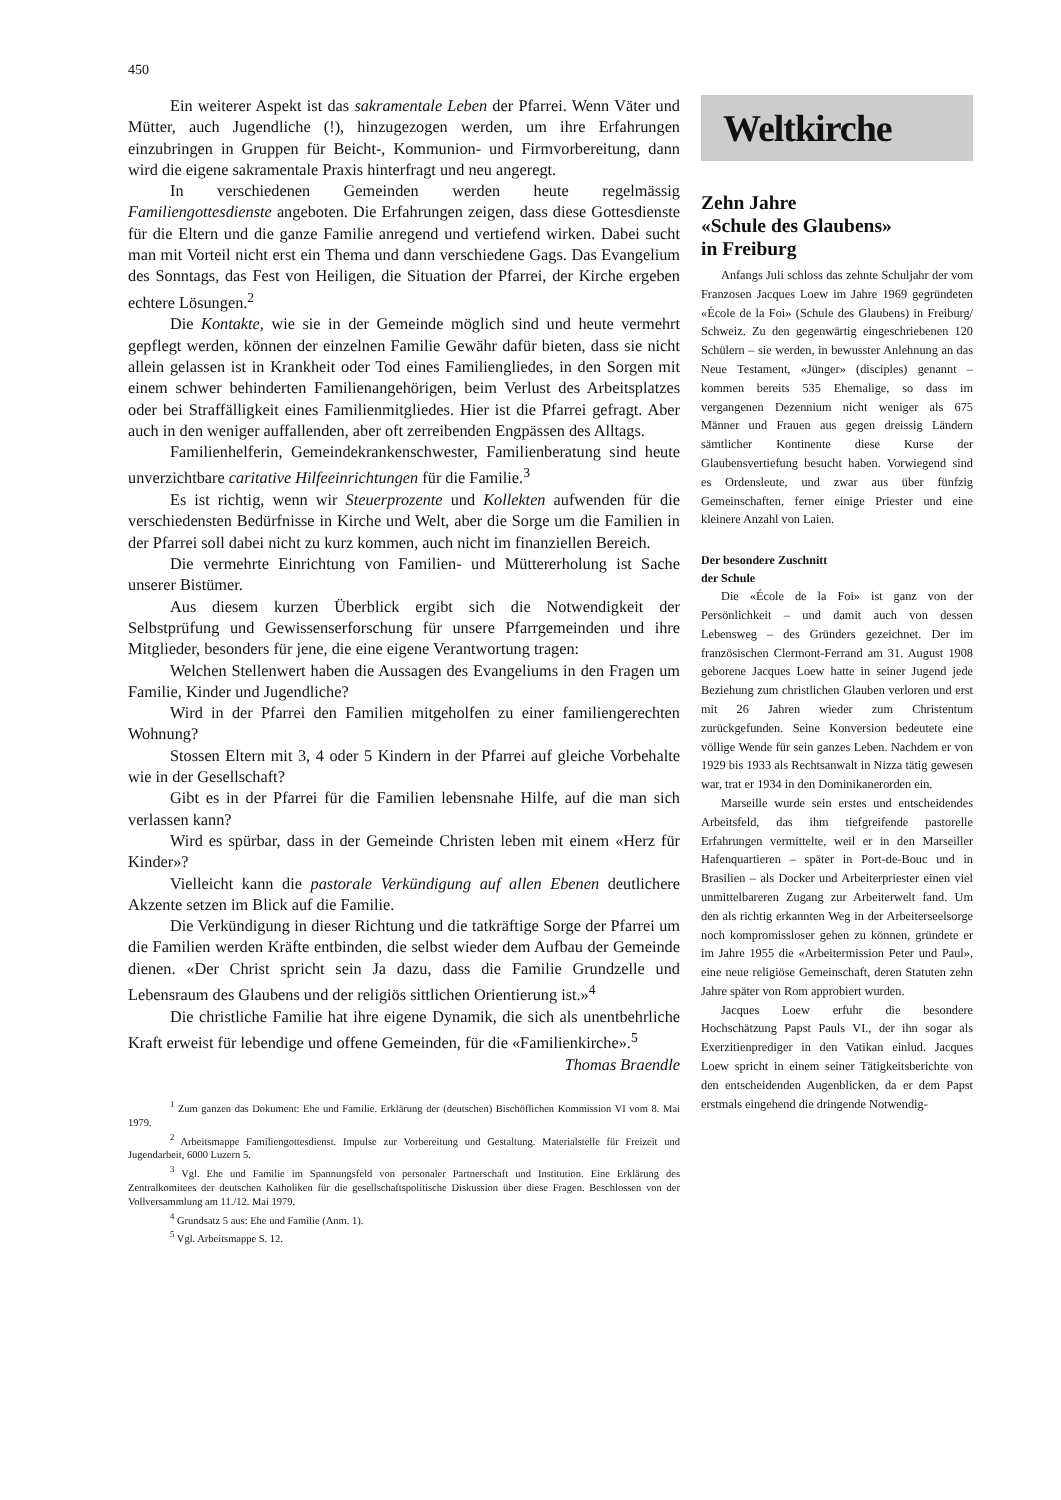450
Ein weiterer Aspekt ist das sakramentale Leben der Pfarrei. Wenn Väter und Mütter, auch Jugendliche (!), hinzugezogen werden, um ihre Erfahrungen einzubringen in Gruppen für Beicht-, Kommunion- und Firmvorbereitung, dann wird die eigene sakramentale Praxis hinterfragt und neu angeregt.
In verschiedenen Gemeinden werden heute regelmässig Familiengottesdienste angeboten. Die Erfahrungen zeigen, dass diese Gottesdienste für die Eltern und die ganze Familie anregend und vertiefend wirken. Dabei sucht man mit Vorteil nicht erst ein Thema und dann verschiedene Gags. Das Evangelium des Sonntags, das Fest von Heiligen, die Situation der Pfarrei, der Kirche ergeben echtere Lösungen.<sup>2</sup>
Die Kontakte, wie sie in der Gemeinde möglich sind und heute vermehrt gepflegt werden, können der einzelnen Familie Gewähr dafür bieten, dass sie nicht allein gelassen ist in Krankheit oder Tod eines Familiengliedes, in den Sorgen mit einem schwer behinderten Familienangehörigen, beim Verlust des Arbeitsplatzes oder bei Straffälligkeit eines Familienmitgliedes. Hier ist die Pfarrei gefragt. Aber auch in den weniger auffallenden, aber oft zerreibenden Engpässen des Alltags.
Familienhelferin, Gemeindekrankenschwester, Familienberatung sind heute unverzichtbare caritative Hilfeeinrichtungen für die Familie.<sup>3</sup>
Es ist richtig, wenn wir Steuerprozente und Kollekten aufwenden für die verschiedensten Bedürfnisse in Kirche und Welt, aber die Sorge um die Familien in der Pfarrei soll dabei nicht zu kurz kommen, auch nicht im finanziellen Bereich.
Die vermehrte Einrichtung von Familien- und Müttererholung ist Sache unserer Bistümer.
Aus diesem kurzen Überblick ergibt sich die Notwendigkeit der Selbstprüfung und Gewissenserforschung für unsere Pfarrgemeinden und ihre Mitglieder, besonders für jene, die eine eigene Verantwortung tragen:
Welchen Stellenwert haben die Aussagen des Evangeliums in den Fragen um Familie, Kinder und Jugendliche?
Wird in der Pfarrei den Familien mitgeholfen zu einer familiengerechten Wohnung?
Stossen Eltern mit 3, 4 oder 5 Kindern in der Pfarrei auf gleiche Vorbehalte wie in der Gesellschaft?
Gibt es in der Pfarrei für die Familien lebensnahe Hilfe, auf die man sich verlassen kann?
Wird es spürbar, dass in der Gemeinde Christen leben mit einem «Herz für Kinder»?
Vielleicht kann die pastorale Verkündigung auf allen Ebenen deutlichere Akzente setzen im Blick auf die Familie.
Die Verkündigung in dieser Richtung und die tatkräftige Sorge der Pfarrei um die Familien werden Kräfte entbinden, die selbst wieder dem Aufbau der Gemeinde dienen. «Der Christ spricht sein Ja dazu, dass die Familie Grundzelle und Lebensraum des Glaubens und der religiös sittlichen Orientierung ist.»<sup>4</sup>
Die christliche Familie hat ihre eigene Dynamik, die sich als unentbehrliche Kraft erweist für lebendige und offene Gemeinden, für die «Familienkirche».<sup>5</sup>
Thomas Braendle
<sup>1</sup> Zum ganzen das Dokument: Ehe und Familie. Erklärung der (deutschen) Bischöflichen Kommission VI vom 8. Mai 1979.
<sup>2</sup> Arbeitsmappe Familiengottesdienst. Impulse zur Vorbereitung und Gestaltung. Materialstelle für Freizeit und Jugendarbeit, 6000 Luzern 5.
<sup>3</sup> Vgl. Ehe und Familie im Spannungsfeld von personaler Partnerschaft und Institution. Eine Erklärung des Zentralkomitees der deutschen Katholiken für die gesellschaftspolitische Diskussion über diese Fragen. Beschlossen von der Vollversammlung am 11./12. Mai 1979.
<sup>4</sup> Grundsatz 5 aus: Ehe und Familie (Anm. 1).
<sup>5</sup> Vgl. Arbeitsmappe S. 12.
Weltkirche
Zehn Jahre
«Schule des Glaubens»
in Freiburg
Anfangs Juli schloss das zehnte Schuljahr der vom Franzosen Jacques Loew im Jahre 1969 gegründeten «École de la Foi» (Schule des Glaubens) in Freiburg/ Schweiz. Zu den gegenwärtig eingeschriebenen 120 Schülern – sie werden, in bewusster Anlehnung an das Neue Testament, «Jünger» (disciples) genannt – kommen bereits 535 Ehemalige, so dass im vergangenen Dezennium nicht weniger als 675 Männer und Frauen aus gegen dreissig Ländern sämtlicher Kontinente diese Kurse der Glaubensvertiefung besucht haben. Vorwiegend sind es Ordensleute, und zwar aus über fünfzig Gemeinschaften, ferner einige Priester und eine kleinere Anzahl von Laien.
Der besondere Zuschnitt
der Schule
Die «École de la Foi» ist ganz von der Persönlichkeit – und damit auch von dessen Lebensweg – des Gründers gezeichnet. Der im französischen Clermont-Ferrand am 31. August 1908 geborene Jacques Loew hatte in seiner Jugend jede Beziehung zum christlichen Glauben verloren und erst mit 26 Jahren wieder zum Christentum zurückgefunden. Seine Konversion bedeutete eine völlige Wende für sein ganzes Leben. Nachdem er von 1929 bis 1933 als Rechtsanwalt in Nizza tätig gewesen war, trat er 1934 in den Dominikanerorden ein.
Marseille wurde sein erstes und entscheidendes Arbeitsfeld, das ihm tiefgreifende pastorelle Erfahrungen vermittelte, weil er in den Marseiller Hafenquartieren – später in Port-de-Bouc und in Brasilien – als Docker und Arbeiterpriester einen viel unmittelbareren Zugang zur Arbeiterwelt fand. Um den als richtig erkannten Weg in der Arbeiterseelsorge noch kompromissloser gehen zu können, gründete er im Jahre 1955 die «Arbeitermission Peter und Paul», eine neue religiöse Gemeinschaft, deren Statuten zehn Jahre später von Rom approbiert wurden.
Jacques Loew erfuhr die besondere Hochschätzung Papst Pauls VI., der ihn sogar als Exerzitienprediger in den Vatikan einlud. Jacques Loew spricht in einem seiner Tätigkeitsberichte von den entscheidenden Augenblicken, da er dem Papst erstmals eingehend die dringende Notwendig-